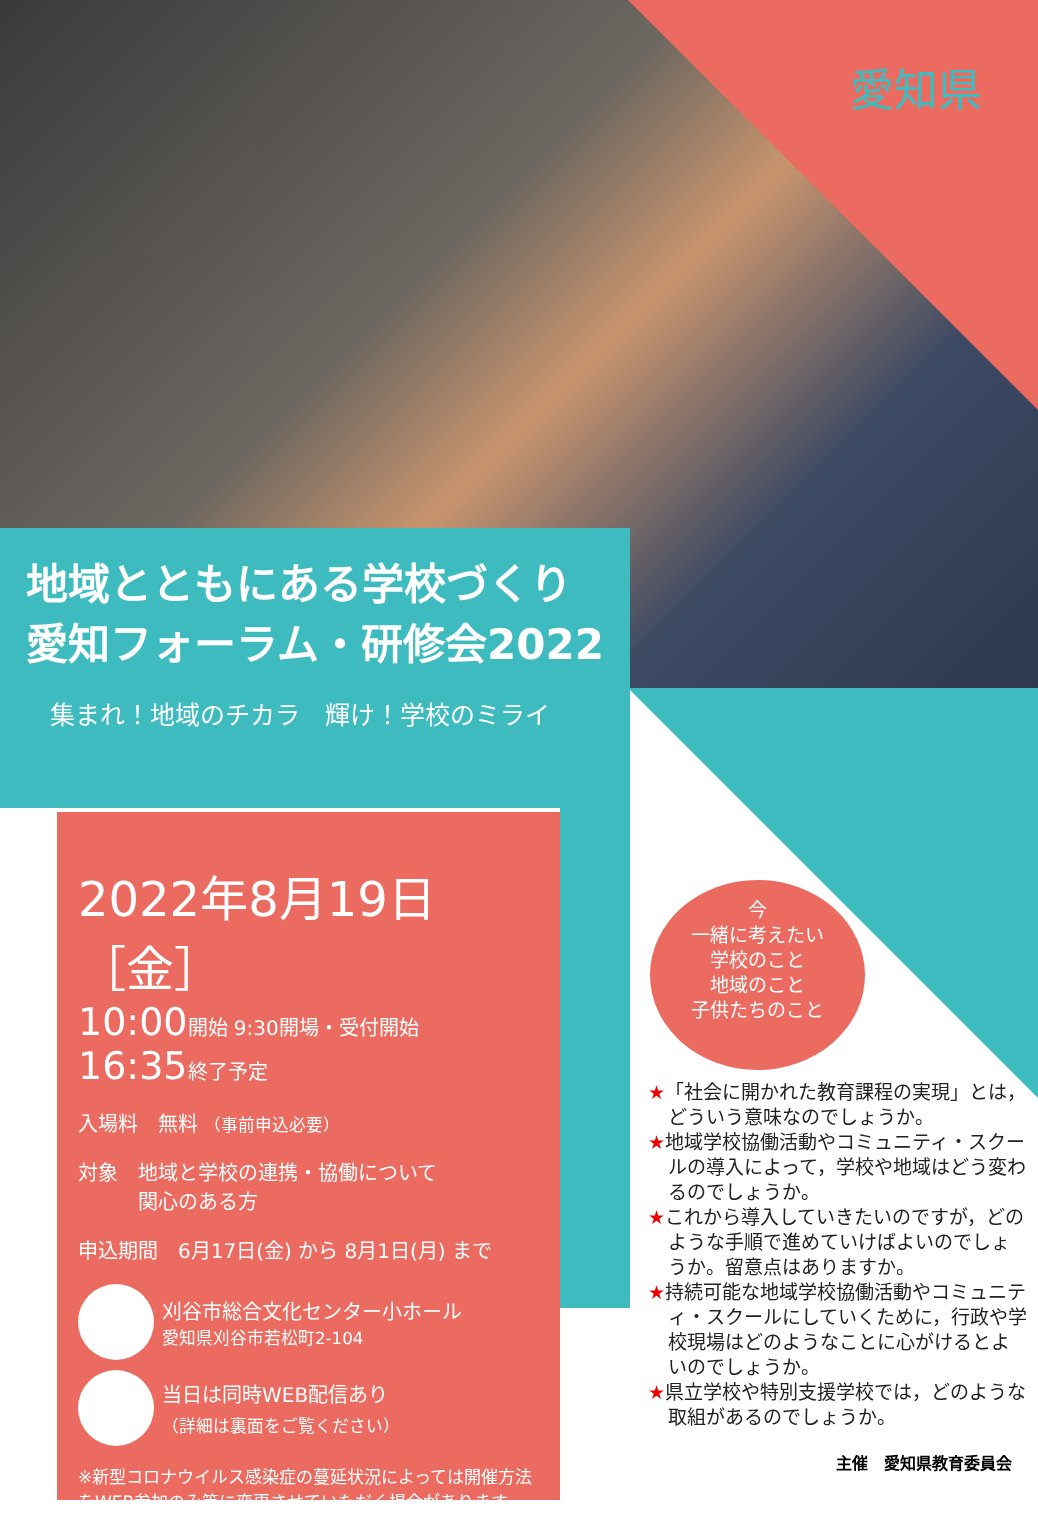愛知県
地域とともにある学校づくり
愛知フォーラム・研修会2022
集まれ！地域のチカラ　輝け！学校のミライ
2022年8月19日［金］
10:00開始 9:30開場・受付開始
16:35終了予定
入場料　無料 （事前申込必要）
対象　地域と学校の連携・協働について
　　　関心のある方
申込期間　6月17日(金) から 8月1日(月) まで
刈谷市総合文化センター小ホール
愛知県刈谷市若松町2-104
当日は同時WEB配信あり
（詳細は裏面をご覧ください）
※新型コロナウイルス感染症の蔓延状況によっては開催方法をWEB参加のみ等に変更させていただく場合があります
今
一緒に考えたい
学校のこと
地域のこと
子供たちのこと
★「社会に開かれた教育課程の実現」とは，どういう意味なのでしょうか。
★地域学校協働活動やコミュニティ・スクールの導入によって，学校や地域はどう変わるのでしょうか。
★これから導入していきたいのですが，どのような手順で進めていけばよいのでしょうか。留意点はありますか。
★持続可能な地域学校協働活動やコミュニティ・スクールにしていくために，行政や学校現場はどのようなことに心がけるとよいのでしょうか。
★県立学校や特別支援学校では，どのような取組があるのでしょうか。
主催　愛知県教育委員会